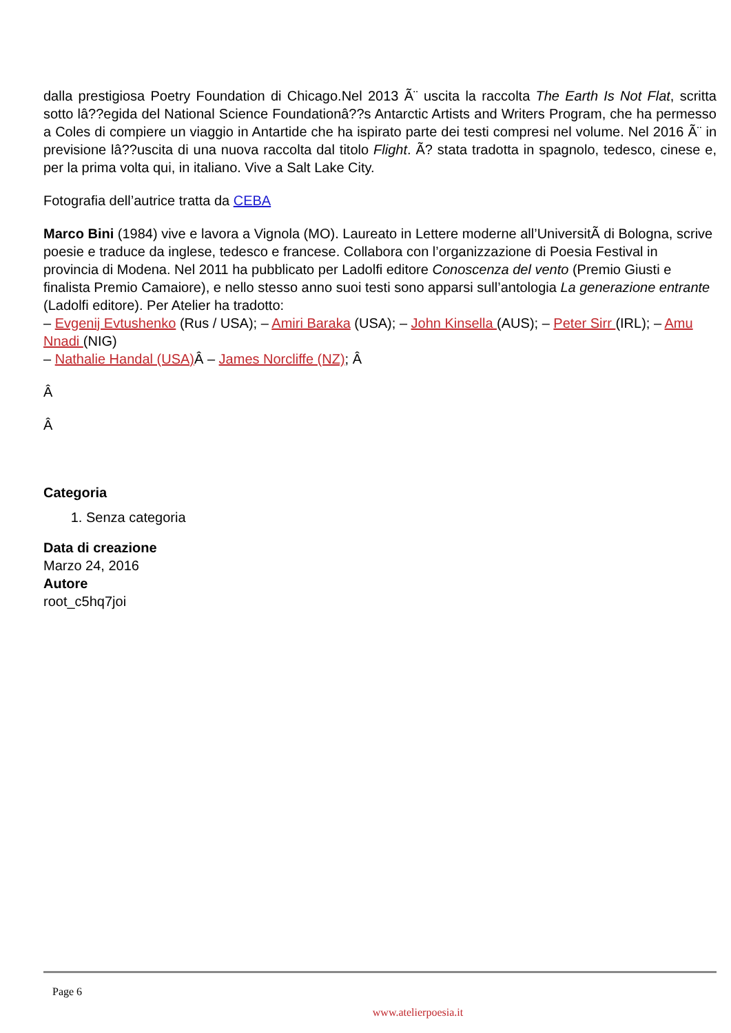dalla prestigiosa Poetry Foundation di Chicago.Nel 2013 Ã¨ uscita la raccolta The Earth Is Not Flat, scritta sotto lâ??egida del National Science Foundationâ??s Antarctic Artists and Writers Program, che ha permesso a Coles di compiere un viaggio in Antartide che ha ispirato parte dei testi compresi nel volume. Nel 2016 Ã¨ in previsione lâ??uscita di una nuova raccolta dal titolo Flight. Ã? stata tradotta in spagnolo, tedesco, cinese e, per la prima volta qui, in italiano. Vive a Salt Lake City.
Fotografia dell’autrice tratta da CEBA
Marco Bini (1984) vive e lavora a Vignola (MO). Laureato in Lettere moderne all’UniversitÃ di Bologna, scrive poesie e traduce da inglese, tedesco e francese. Collabora con l’organizzazione di Poesia Festival in provincia di Modena. Nel 2011 ha pubblicato per Ladolfi editore Conoscenza del vento (Premio Giusti e finalista Premio Camaiore), e nello stesso anno suoi testi sono apparsi sull’antologia La generazione entrante (Ladolfi editore). Per Atelier ha tradotto:
– Evgenij Evtushenko (Rus / USA); – Amiri Baraka (USA); – John Kinsella (AUS); – Peter Sirr (IRL); – Amu Nnadi (NIG)
– Nathalie Handal (USA) Â – James Norcliffe (NZ); Â
Â
Â
Categoria
1. Senza categoria
Data di creazione
Marzo 24, 2016
Autore
root_c5hq7joi
Page 6
www.atelierpoesia.it